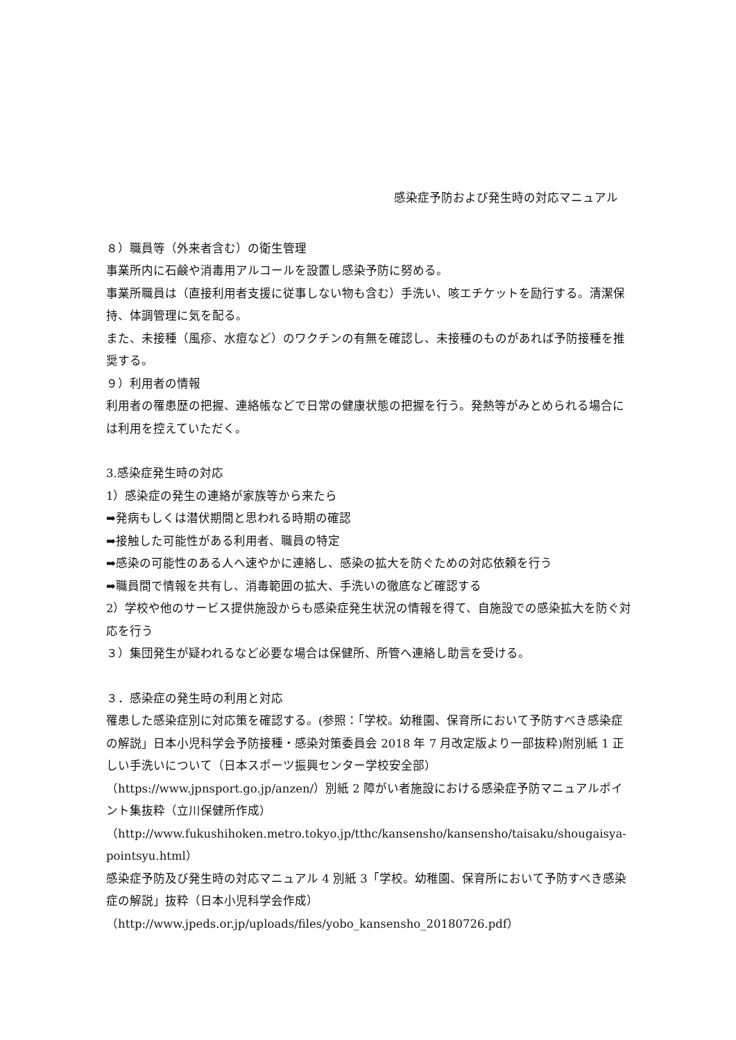感染症予防および発生時の対応マニュアル
８）職員等（外来者含む）の衛生管理
事業所内に石鹸や消毒用アルコールを設置し感染予防に努める。
事業所職員は（直接利用者支援に従事しない物も含む）手洗い、咳エチケットを励行する。清潔保持、体調管理に気を配る。
また、未接種（風疹、水痘など）のワクチンの有無を確認し、未接種のものがあれば予防接種を推奨する。
９）利用者の情報
利用者の罹患歴の把握、連絡帳などで日常の健康状態の把握を行う。発熱等がみとめられる場合には利用を控えていただく。
3.感染症発生時の対応
1）感染症の発生の連絡が家族等から来たら
➡発病もしくは潜伏期間と思われる時期の確認
➡接触した可能性がある利用者、職員の特定
➡感染の可能性のある人へ速やかに連絡し、感染の拡大を防ぐための対応依頼を行う
➡職員間で情報を共有し、消毒範囲の拡大、手洗いの徹底など確認する
2）学校や他のサービス提供施設からも感染症発生状況の情報を得て、自施設での感染拡大を防ぐ対応を行う
３）集団発生が疑われるなど必要な場合は保健所、所管へ連絡し助言を受ける。
３．感染症の発生時の利用と対応
罹患した感染症別に対応策を確認する。(参照：「学校。幼稚園、保育所において予防すべき感染症の解説」日本小児科学会予防接種・感染対策委員会 2018 年 7 月改定版より一部抜粋)附別紙 1 正しい手洗いについて（日本スポーツ振興センター学校安全部）（https://www.jpnsport.go.jp/anzen/）別紙 2 障がい者施設における感染症予防マニュアルポイント集抜粋（立川保健所作成）（http://www.fukushihoken.metro.tokyo.jp/tthc/kansensho/kansensho/taisaku/shougaisya-pointsyu.html）
感染症予防及び発生時の対応マニュアル 4 別紙 3「学校。幼稚園、保育所において予防すべき感染症の解説」抜粋（日本小児科学会作成）
（http://www.jpeds.or.jp/uploads/files/yobo_kansensho_20180726.pdf）